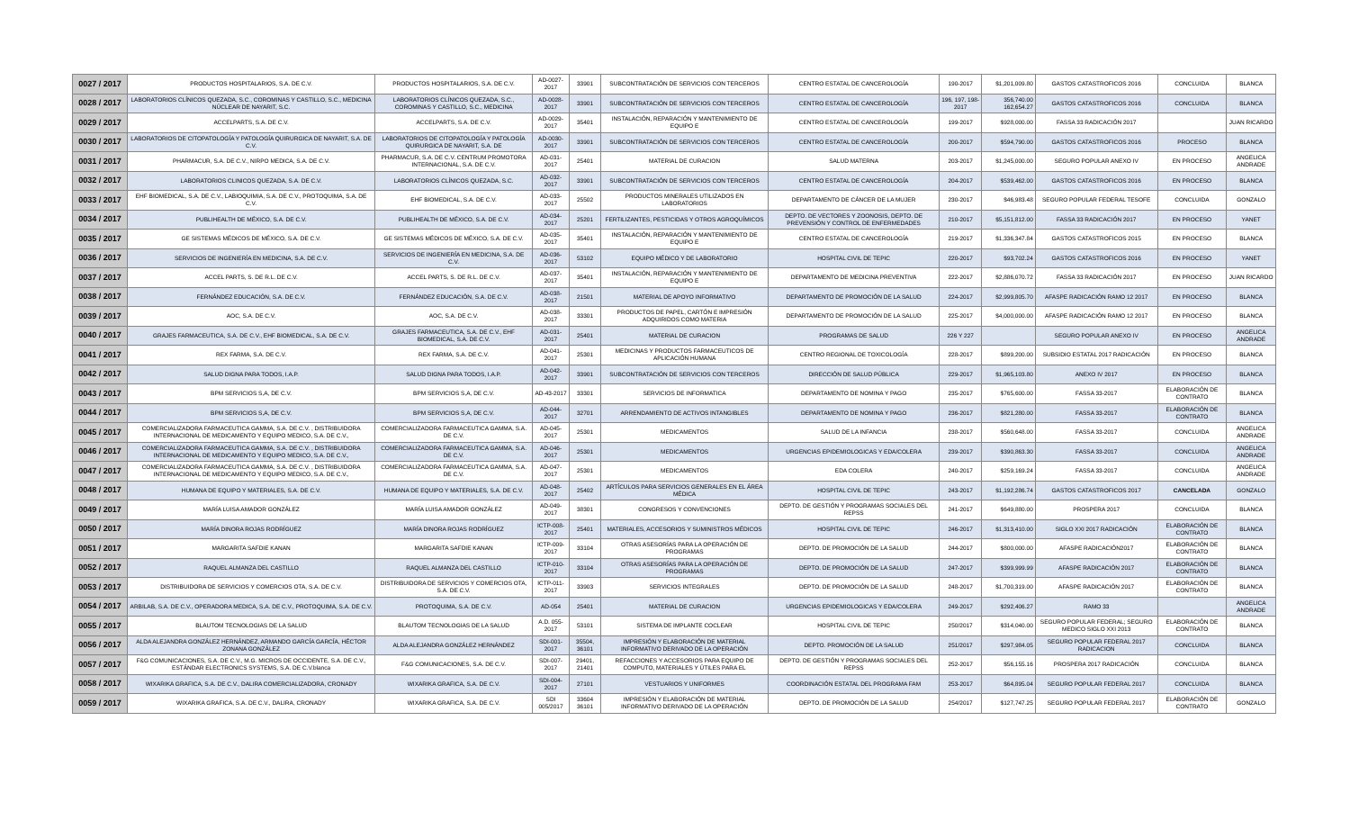| 0027 / 2017 | PRODUCTOS HOSPITALARIOS, S.A. DE C.V. | PRODUCTOS HOSPITALARIOS, S.A. DE C.V. | AD-0027-2017 | 33901 | SUBCONTRATACIÓN DE SERVICIOS CON TERCEROS | CENTRO ESTATAL DE CANCEROLOGÍA | 190-2017 | $1,201,009.80 | GASTOS CATASTROFICOS 2016 | CONCLUIDA | BLANCA |
| 0028 / 2017 | LABORATORIOS CLÍNICOS QUEZADA, S.C., COROMINAS Y CASTILLO, S.C., MEDICINA NÚCLEAR DE NAYARIT, S.C. | LABORATORIOS CLÍNICOS QUEZADA, S.C., COROMINAS Y CASTILLO, S.C., MEDICINA | AD-0028-2017 | 33901 | SUBCONTRATACIÓN DE SERVICIOS CON TERCEROS | CENTRO ESTATAL DE CANCEROLOGÍA | 196, 197, 198-2017 | 356,740.00 162,654.27 | GASTOS CATASTROFICOS 2016 | CONCLUIDA | BLANCA |
| 0029 / 2017 | ACCELPARTS, S.A. DE C.V. | ACCELPARTS, S.A. DE C.V. | AD-0029-2017 | 35401 | INSTALACIÓN, REPARACIÓN Y MANTENIMIENTO DE EQUIPO E | CENTRO ESTATAL DE CANCEROLOGÍA | 199-2017 | $928,000.00 | FASSA 33 RADICACIÓN 2017 | | JUAN RICARDO |
| 0030 / 2017 | LABORATORIOS DE CITOPATOLOGÍA Y PATOLOGÍA QUIRURGICA DE NAYARIT, S.A. DE C.V. | LABORATORIOS DE CITOPATOLOGÍA Y PATOLOGÍA QUIRURGICA DE NAYARIT, S.A. DE | AD-0030-2017 | 33901 | SUBCONTRATACIÓN DE SERVICIOS CON TERCEROS | CENTRO ESTATAL DE CANCEROLOGÍA | 200-2017 | $594,790.00 | GASTOS CATASTROFICOS 2016 | PROCESO | BLANCA |
| 0031 / 2017 | PHARMACUR, S.A. DE C.V., NIRPO MEDICA, S.A. DE C.V. | PHARMACUR, S.A. DE C.V. CENTRUM PROMOTORA INTERNACIONAL, S.A. DE C.V. | AD-031-2017 | 25401 | MATERIAL DE CURACION | SALUD MATERNA | 203-2017 | $1,245,000.00 | SEGURO POPULAR ANEXO IV | EN PROCESO | ANGELICA ANDRADE |
| 0032 / 2017 | LABORATORIOS CLINICOS QUEZADA, S.A. DE C.V. | LABORATORIOS CLÍNICOS QUEZADA, S.C. | AD-032-2017 | 33901 | SUBCONTRATACIÓN DE SERVICIOS CON TERCEROS | CENTRO ESTATAL DE CANCEROLOGÍA | 204-2017 | $539,462.00 | GASTOS CATASTROFICOS 2016 | EN PROCESO | BLANCA |
| 0033 / 2017 | EHF BIOMEDICAL, S.A. DE C.V., LABIOQUIMIA, S.A. DE C.V., PROTOQUIMA, S.A. DE C.V. | EHF BIOMEDICAL, S.A. DE C.V. | AD-033-2017 | 25502 | PRODUCTOS MINERALES UTILIZADOS EN LABORATORIOS | DEPARTAMENTO DE CÁNCER DE LA MUJER | 230-2017 | $46,983.48 | SEGURO POPULAR FEDERAL TESOFE | CONCLUIDA | GONZALO |
| 0034 / 2017 | PUBLIHEALTH DE MÉXICO, S.A. DE C.V. | PUBLIHEALTH DE MÉXICO, S.A. DE C.V. | AD-034-2017 | 25201 | FERTILIZANTES, PESTICIDAS Y OTROS AGROQUÍMICOS | DEPTO. DE VECTORES Y ZOONOSIS, DEPTO. DE PREVENSIÓN Y CONTROL DE ENFERMEDADES | 210-2017 | $5,151,812.00 | FASSA 33 RADICACIÓN 2017 | EN PROCESO | YANET |
| 0035 / 2017 | GE SISTEMAS MÉDICOS DE MÉXICO, S.A. DE C.V. | GE SISTEMAS MÉDICOS DE MÉXICO, S.A. DE C.V. | AD-035-2017 | 35401 | INSTALACIÓN, REPARACIÓN Y MANTENIMIENTO DE EQUIPO E | CENTRO ESTATAL DE CANCEROLOGÍA | 219-2017 | $1,336,347.84 | GASTOS CATASTROFICOS 2015 | EN PROCESO | BLANCA |
| 0036 / 2017 | SERVICIOS DE INGENIERÍA EN MEDICINA, S.A. DE C.V. | SERVICIOS DE INGENIERÍA EN MEDICINA, S.A. DE C.V. | AD-036-2017 | 53102 | EQUIPO MÉDICO Y DE LABORATORIO | HOSPITAL CIVIL DE TEPIC | 220-2017 | $93,702.24 | GASTOS CATASTROFICOS 2016 | EN PROCESO | YANET |
| 0037 / 2017 | ACCEL PARTS, S. DE R.L. DE C.V. | ACCEL PARTS, S. DE R.L. DE C.V. | AD-037-2017 | 35401 | INSTALACIÓN, REPARACIÓN Y MANTENIMIENTO DE EQUIPO E | DEPARTAMENTO DE MEDICINA PREVENTIVA | 222-2017 | $2,886,070.72 | FASSA 33 RADICACIÓN 2017 | EN PROCESO | JUAN RICARDO |
| 0038 / 2017 | FERNÁNDEZ EDUCACIÓN, S.A. DE C.V. | FERNÁNDEZ EDUCACIÓN, S.A. DE C.V. | AD-038-2017 | 21501 | MATERIAL DE APOYO INFORMATIVO | DEPARTAMENTO DE PROMOCIÓN DE LA SALUD | 224-2017 | $2,999,805.70 | AFASPE RADICACIÓN RAMO 12 2017 | EN PROCESO | BLANCA |
| 0039 / 2017 | AOC, S.A. DE C.V. | AOC, S.A. DE C.V. | AD-038-2017 | 33301 | PRODUCTOS DE PAPEL, CARTÓN E IMPRESIÓN ADQUIRIDOS COMO MATERIA | DEPARTAMENTO DE PROMOCIÓN DE LA SALUD | 225-2017 | $4,000,000.00 | AFASPE RADICACIÓN RAMO 12 2017 | EN PROCESO | BLANCA |
| 0040 / 2017 | GRAJES FARMACEUTICA, S.A. DE C.V., EHF BIOMEDICAL, S.A. DE C.V. | GRAJES FARMACEUTICA, S.A. DE C.V., EHF BIOMEDICAL, S.A. DE C.V. | AD-031-2017 | 25401 | MATERIAL DE CURACION | PROGRAMAS DE SALUD | 226 Y 227 | | SEGURO POPULAR ANEXO IV | EN PROCESO | ANGELICA ANDRADE |
| 0041 / 2017 | REX FARMA, S.A. DE C.V. | REX FARMA, S.A. DE C.V. | AD-041-2017 | 25301 | MEDICINAS Y PRODUCTOS FARMACEUTICOS DE APLICACIÓN HUMANA | CENTRO REGIONAL DE TOXICOLOGÍA | 228-2017 | $899,200.00 | SUBSIDIO ESTATAL 2017 RADICACIÓN | EN PROCESO | BLANCA |
| 0042 / 2017 | SALUD DIGNA PARA TODOS, I.A.P. | SALUD DIGNA PARA TODOS, I.A.P. | AD-042-2017 | 33901 | SUBCONTRATACIÓN DE SERVICIOS CON TERCEROS | DIRECCIÓN DE SALUD PÚBLICA | 229-2017 | $1,965,103.80 | ANEXO IV 2017 | EN PROCESO | BLANCA |
| 0043 / 2017 | BPM SERVICIOS S,A, DE C.V. | BPM SERVICIOS S,A, DE C.V. | AD-43-2017 | 33301 | SERVICIOS DE INFORMATICA | DEPARTAMENTO DE NOMINA Y PAGO | 235-2017 | $765,600.00 | FASSA 33-2017 | ELABORACIÓN DE CONTRATO | BLANCA |
| 0044 / 2017 | BPM SERVICIOS S,A, DE C.V. | BPM SERVICIOS S,A, DE C.V. | AD-044-2017 | 32701 | ARRENDAMIENTO DE ACTIVOS INTANGIBLES | DEPARTAMENTO DE NOMINA Y PAGO | 236-2017 | $821,280.00 | FASSA 33-2017 | ELABORACIÓN DE CONTRATO | BLANCA |
| 0045 / 2017 | COMERCIALIZADORA FARMACEUTICA GAMMA, S.A. DE C.V. , DISTRIBUIDORA INTERNACIONAL DE MEDICAMENTO Y EQUIPO MEDICO, S.A. DE C.V., | COMERCIALIZADORA FARMACEUTICA GAMMA, S.A. DE C.V. | AD-045-2017 | 25301 | MEDICAMENTOS | SALUD DE LA INFANCIA | 238-2017 | $560,648.00 | FASSA 33-2017 | CONCLUIDA | ANGELICA ANDRADE |
| 0046 / 2017 | COMERCIALIZADORA FARMACEUTICA GAMMA, S.A. DE C.V. , DISTRIBUIDORA INTERNACIONAL DE MEDICAMENTO Y EQUIPO MEDICO, S.A. DE C.V., | COMERCIALIZADORA FARMACEUTICA GAMMA, S.A. DE C.V. | AD-046-2017 | 25301 | MEDICAMENTOS | URGENCIAS EPIDEMIOLOGICAS Y EDA/COLERA | 239-2017 | $390,863.30 | FASSA 33-2017 | CONCLUIDA | ANGELICA ANDRADE |
| 0047 / 2017 | COMERCIALIZADORA FARMACEUTICA GAMMA, S.A. DE C.V. , DISTRIBUIDORA INTERNACIONAL DE MEDICAMENTO Y EQUIPO MEDICO, S.A. DE C.V., | COMERCIALIZADORA FARMACEUTICA GAMMA, S.A. DE C.V. | AD-047-2017 | 25301 | MEDICAMENTOS | EDA COLERA | 240-2017 | $259,169.24 | FASSA 33-2017 | CONCLUIDA | ANGELICA ANDRADE |
| 0048 / 2017 | HUMANA DE EQUIPO Y MATERIALES, S.A. DE C.V. | HUMANA DE EQUIPO Y MATERIALES, S.A. DE C.V. | AD-048-2017 | 25402 | ARTÍCULOS PARA SERVICIOS GENERALES EN EL ÁREA MÉDICA | HOSPITAL CIVIL DE TEPIC | 243-2017 | $1,192,286.74 | GASTOS CATASTROFICOS 2017 | CANCELADA | GONZALO |
| 0049 / 2017 | MARÍA LUISA AMADOR GONZÁLEZ | MARÍA LUISA AMADOR GONZÁLEZ | AD-049-2017 | 38301 | CONGRESOS Y CONVENCIONES | DEPTO. DE GESTIÓN Y PROGRAMAS SOCIALES DEL REPSS | 241-2017 | $649,880.00 | PROSPERA 2017 | CONCLUIDA | BLANCA |
| 0050 / 2017 | MARÍA DINORA ROJAS RODRÍGUEZ | MARÍA DINORA ROJAS RODRÍGUEZ | ICTP-008-2017 | 25401 | MATERIALES, ACCESORIOS Y SUMINISTROS MÉDICOS | HOSPITAL CIVIL DE TEPIC | 246-2017 | $1,313,410.00 | SIGLO XXI 2017 RADICACIÓN | ELABORACIÓN DE CONTRATO | BLANCA |
| 0051 / 2017 | MARGARITA SAFDIE KANAN | MARGARITA SAFDIE KANAN | ICTP-009-2017 | 33104 | OTRAS ASESORÍAS PARA LA OPERACIÓN DE PROGRAMAS | DEPTO. DE PROMOCIÓN DE LA SALUD | 244-2017 | $800,000.00 | AFASPE RADICACIÓN2017 | ELABORACIÓN DE CONTRATO | BLANCA |
| 0052 / 2017 | RAQUEL ALMANZA DEL CASTILLO | RAQUEL ALMANZA DEL CASTILLO | ICTP-010-2017 | 33104 | OTRAS ASESORÍAS PARA LA OPERACIÓN DE PROGRAMAS | DEPTO. DE PROMOCIÓN DE LA SALUD | 247-2017 | $399,999.99 | AFASPE RADICACIÓN 2017 | ELABORACIÓN DE CONTRATO | BLANCA |
| 0053 / 2017 | DISTRIBUIDORA DE SERVICIOS Y COMERCIOS OTA, S.A. DE C.V. | DISTRIBUIDORA DE SERVICIOS Y COMERCIOS OTA, S.A. DE C.V. | ICTP-011-2017 | 33903 | SERVICIOS INTEGRALES | DEPTO. DE PROMOCIÓN DE LA SALUD | 248-2017 | $1,700,319.00 | AFASPE RADICACIÓN 2017 | ELABORACIÓN DE CONTRATO | BLANCA |
| 0054 / 2017 | ARBILAB, S.A. DE C.V., OPERADORA MEDICA, S.A. DE C.V., PROTOQUIMA, S.A. DE C.V. | PROTOQUIMA, S.A. DE C.V. | AD-054 | 25401 | MATERIAL DE CURACION | URGENCIAS EPIDEMIOLOGICAS Y EDA/COLERA | 249-2017 | $292,406.27 | RAMO 33 | | ANGELICA ANDRADE |
| 0055 / 2017 | BLAUTOM TECNOLOGIAS DE LA SALUD | BLAUTOM TECNOLOGIAS DE LA SALUD | A.D. 055-2017 | 53101 | SISTEMA DE IMPLANTE COCLEAR | HOSPITAL CIVIL DE TEPIC | 250/2017 | $314,040.00 | SEGURO POPULAR FEDERAL; SEGURO MEDICO SIGLO XXI 2013 | ELABORACIÓN DE CONTRATO | BLANCA |
| 0056 / 2017 | ALDA ALEJANDRA GONZÁLEZ HERNÁNDEZ, ARMANDO GARCÍA GARCÍA, HÉCTOR ZONANA GONZÁLEZ | ALDA ALEJANDRA GONZÁLEZ HERNÁNDEZ | SDI-001-2017 | 35504, 36101 | IMPRESIÓN Y ELABORACIÓN DE MATERIAL INFORMATIVO DERIVADO DE LA OPERACIÓN | DEPTO. PROMOCIÓN DE LA SALUD | 251/2017 | $297,984.05 | SEGURO POPULAR FEDERAL 2017 RADICACION | CONCLUIDA | BLANCA |
| 0057 / 2017 | F&G COMUNICACIONES, S.A. DE C.V., M.G. MICROS DE OCCIDENTE, S.A. DE C.V., ESTÁNDAR ELECTRONICS SYSTEMS, S.A. DE C.V.blanca | F&G COMUNICACIONES, S.A. DE C.V. | SDI-007-2017 | 29401, 21401 | REFACCIONES Y ACCESORIOS PARA EQUIPO DE COMPUTO, MATERIALES Y ÚTILES PARA EL | DEPTO. DE GESTIÓN Y PROGRAMAS SOCIALES DEL REPSS | 252-2017 | $56,155.16 | PROSPERA 2017 RADICACIÓN | CONCLUIDA | BLANCA |
| 0058 / 2017 | WIXARIKA GRAFICA, S.A. DE C.V., DALIRA COMERCIALIZADORA, CRONADY | WIXARIKA GRAFICA, S.A. DE C.V. | SDI-004-2017 | 27101 | VESTUARIOS Y UNIFORMES | COORDINACIÓN ESTATAL DEL PROGRAMA FAM | 253-2017 | $64,895.04 | SEGURO POPULAR FEDERAL 2017 | CONCLUIDA | BLANCA |
| 0059 / 2017 | WIXARIKA GRAFICA, S.A. DE C.V., DALIRA, CRONADY | WIXARIKA GRAFICA, S.A. DE C.V. | SDI 005/2017 | 33604 36101 | IMPRESIÓN Y ELABORACIÓN DE MATERIAL INFORMATIVO DERIVADO DE LA OPERACIÓN | DEPTO. DE PROMOCIÓN DE LA SALUD | 254/2017 | $127,747.25 | SEGURO POPULAR FEDERAL 2017 | ELABORACIÓN DE CONTRATO | GONZALO |